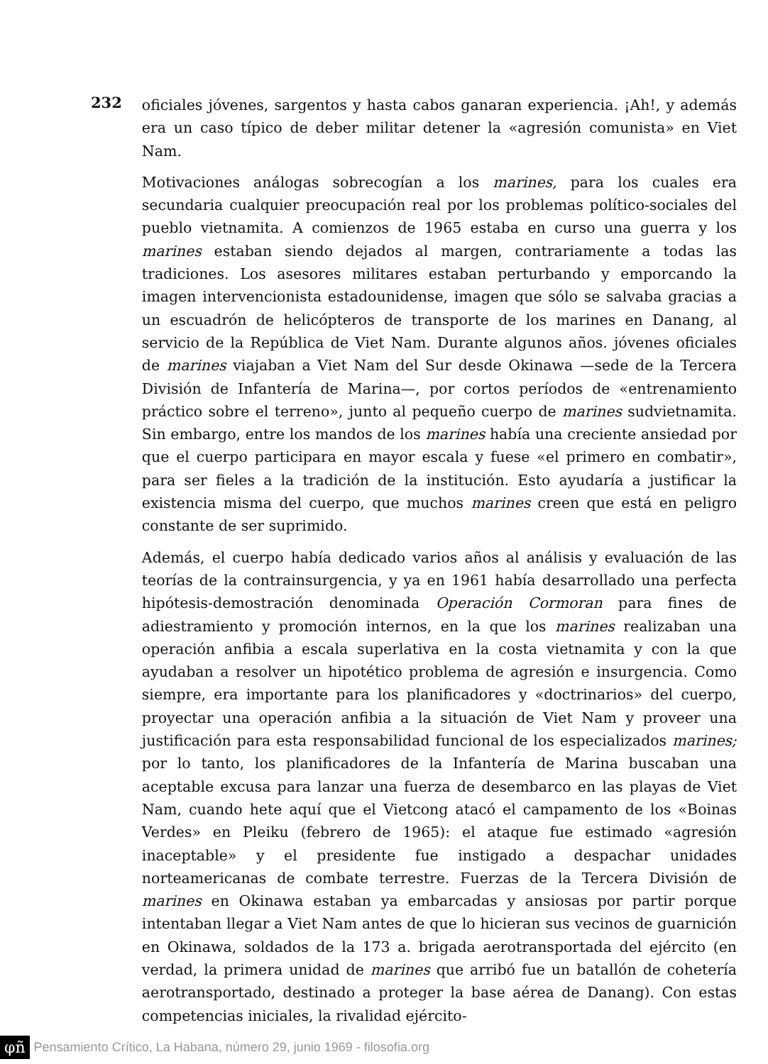232
oficiales jóvenes, sargentos y hasta cabos ganaran experiencia. ¡Ah!, y además era un caso típico de deber militar detener la «agresión comunista» en Viet Nam.
Motivaciones análogas sobrecogían a los marines, para los cuales era secundaria cualquier preocupación real por los problemas político-sociales del pueblo vietnamita. A comienzos de 1965 estaba en curso una guerra y los marines estaban siendo dejados al margen, contrariamente a todas las tradiciones. Los asesores militares estaban perturbando y emporcando la imagen intervencionista estadounidense, imagen que sólo se salvaba gracias a un escuadrón de helicópteros de transporte de los marines en Danang, al servicio de la República de Viet Nam. Durante algunos años. jóvenes oficiales de marines viajaban a Viet Nam del Sur desde Okinawa —sede de la Tercera División de Infantería de Marina—, por cortos períodos de «entrenamiento práctico sobre el terreno», junto al pequeño cuerpo de marines sudvietnamita. Sin embargo, entre los mandos de los marines había una creciente ansiedad por que el cuerpo participara en mayor escala y fuese «el primero en combatir», para ser fieles a la tradición de la institución. Esto ayudaría a justificar la existencia misma del cuerpo, que muchos marines creen que está en peligro constante de ser suprimido.
Además, el cuerpo había dedicado varios años al análisis y evaluación de las teorías de la contrainsurgencia, y ya en 1961 había desarrollado una perfecta hipótesis-demostración denominada Operación Cormoran para fines de adiestramiento y promoción internos, en la que los marines realizaban una operación anfibia a escala superlativa en la costa vietnamita y con la que ayudaban a resolver un hipotético problema de agresión e insurgencia. Como siempre, era importante para los planificadores y «doctrinarios» del cuerpo, proyectar una operación anfibia a la situación de Viet Nam y proveer una justificación para esta responsabilidad funcional de los especializados marines; por lo tanto, los planificadores de la Infantería de Marina buscaban una aceptable excusa para lanzar una fuerza de desembarco en las playas de Viet Nam, cuando hete aquí que el Vietcong atacó el campamento de los «Boinas Verdes» en Pleiku (febrero de 1965): el ataque fue estimado «agresión inaceptable» y el presidente fue instigado a despachar unidades norteamericanas de combate terrestre. Fuerzas de la Tercera División de marines en Okinawa estaban ya embarcadas y ansiosas por partir porque intentaban llegar a Viet Nam antes de que lo hicieran sus vecinos de guarnición en Okinawa, soldados de la 173 a. brigada aerotransportada del ejército (en verdad, la primera unidad de marines que arribó fue un batallón de cohetería aerotransportado, destinado a proteger la base aérea de Danang). Con estas competencias iniciales, la rivalidad ejército-
φñ Pensamiento Crítico, La Habana, número 29, junio 1969 - filosofia.org